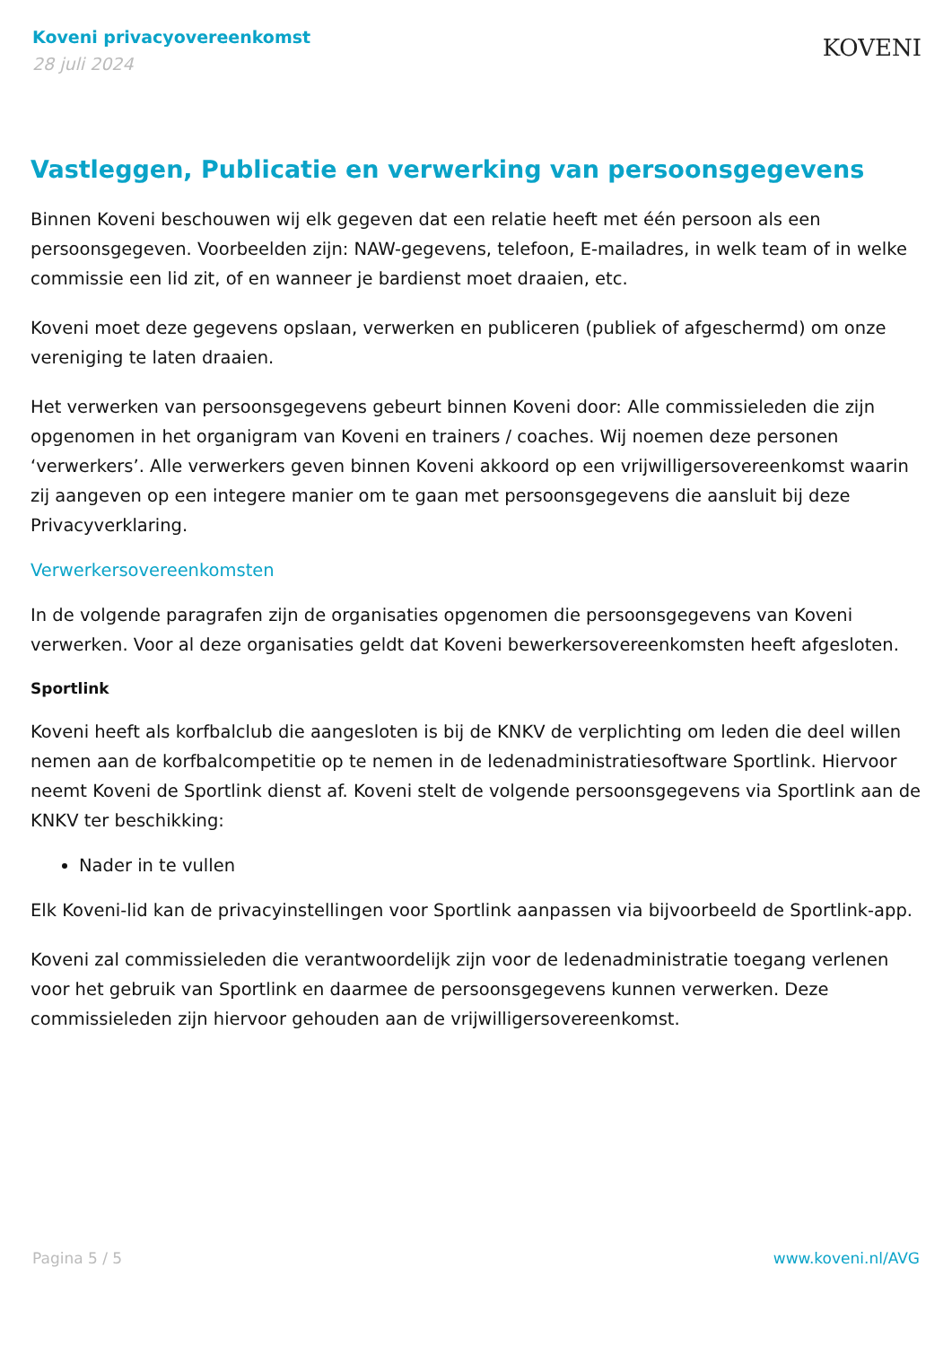Koveni privacyovereenkomst
28 juli 2024
KOVENI
Vastleggen, Publicatie en verwerking van persoonsgegevens
Binnen Koveni beschouwen wij elk gegeven dat een relatie heeft met één persoon als een persoonsgegeven. Voorbeelden zijn: NAW-gegevens, telefoon, E-mailadres, in welk team of in welke commissie een lid zit, of en wanneer je bardienst moet draaien, etc.
Koveni moet deze gegevens opslaan, verwerken en publiceren (publiek of afgeschermd) om onze vereniging te laten draaien.
Het verwerken van persoonsgegevens gebeurt binnen Koveni door: Alle commissieleden die zijn opgenomen in het organigram van Koveni en trainers / coaches. Wij noemen deze personen ‘verwerkers’. Alle verwerkers geven binnen Koveni akkoord op een vrijwilligersovereenkomst waarin zij aangeven op een integere manier om te gaan met persoonsgegevens die aansluit bij deze Privacyverklaring.
Verwerkersovereenkomsten
In de volgende paragrafen zijn de organisaties opgenomen die persoonsgegevens van Koveni verwerken. Voor al deze organisaties geldt dat Koveni bewerkersovereenkomsten heeft afgesloten.
Sportlink
Koveni heeft als korfbalclub die aangesloten is bij de KNKV de verplichting om leden die deel willen nemen aan de korfbalcompetitie op te nemen in de ledenadministratiesoftware Sportlink. Hiervoor neemt Koveni de Sportlink dienst af. Koveni stelt de volgende persoonsgegevens via Sportlink aan de KNKV ter beschikking:
Nader in te vullen
Elk Koveni-lid kan de privacyinstellingen voor Sportlink aanpassen via bijvoorbeeld de Sportlink-app.
Koveni zal commissieleden die verantwoordelijk zijn voor de ledenadministratie toegang verlenen voor het gebruik van Sportlink en daarmee de persoonsgegevens kunnen verwerken. Deze commissieleden zijn hiervoor gehouden aan de vrijwilligersovereenkomst.
Pagina 5 / 5 www.koveni.nl/AVG